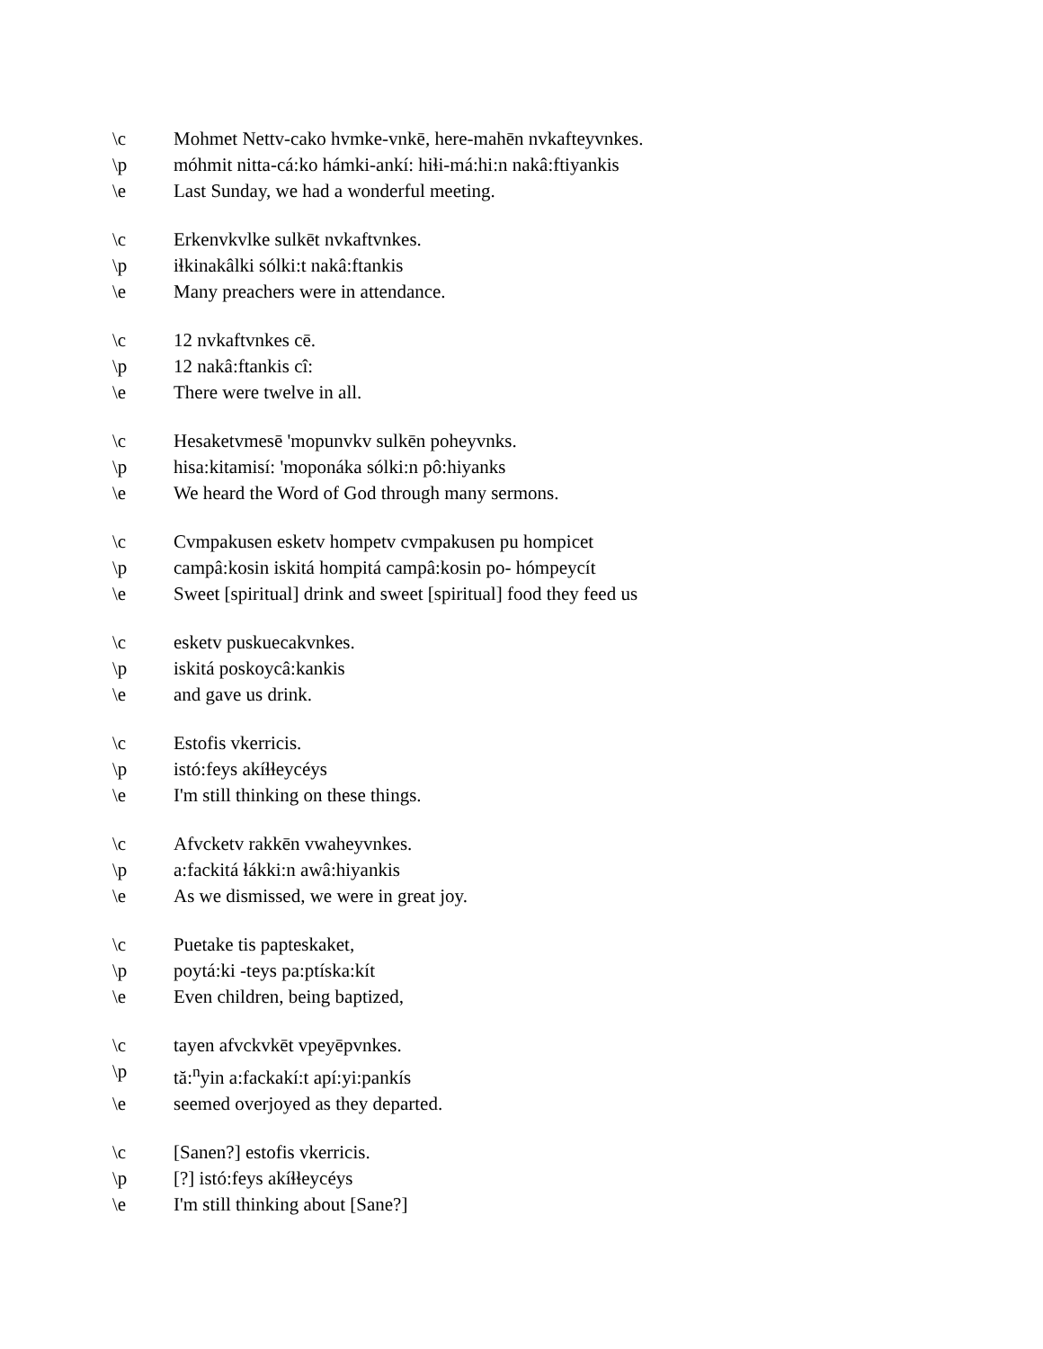\c Mohmet Nettv-cako hvmke-vnkē, here-mahēn nvkafteyvnkes.
\p móhmit nitta-cá:ko hámki-ankí: hiɬi-má:hi:n nakâ:ftiyankis
\e Last Sunday, we had a wonderful meeting.
\c Erkenvkvlke sulkēt nvkaftvnkes.
\p iɬkinakâlki sólki:t nakâ:ftankis
\e Many preachers were in attendance.
\c 12 nvkaftvnkes cē.
\p 12 nakâ:ftankis cî:
\e There were twelve in all.
\c Hesaketvmesē 'mopunvkv sulkēn poheyvnks.
\p hisa:kitamisí: 'moponáka sólki:n pô:hiyanks
\e We heard the Word of God through many sermons.
\c Cvmpakusen esketv hompetv cvmpakusen pu hompicet
\p campâ:kosin iskitá hompitá campâ:kosin po- hómpeycít
\e Sweet [spiritual] drink and sweet [spiritual] food they feed us
\c esketv puskuecakvnkes.
\p iskitá poskoycâ:kankis
\e and gave us drink.
\c Estofis vkerricis.
\p istó:feys akíɬɬeycéys
\e I'm still thinking on these things.
\c Afvcketv rakkēn vwaheyvnkes.
\p a:fackitá ɬákki:n awâ:hiyankis
\e As we dismissed, we were in great joy.
\c Puetake tis papteskaket,
\p poytá:ki -teys pa:ptíska:kít
\e Even children, being baptized,
\c tayen afvckvkēt vpeyēpvnkes.
\p tă:<sup>n</sup>yin a:fackakí:t apí:yi:pankís
\e seemed overjoyed as they departed.
\c [Sanen?] estofis vkerricis.
\p [?] istó:feys akíɬɬeycéys
\e I'm still thinking about [Sane?]